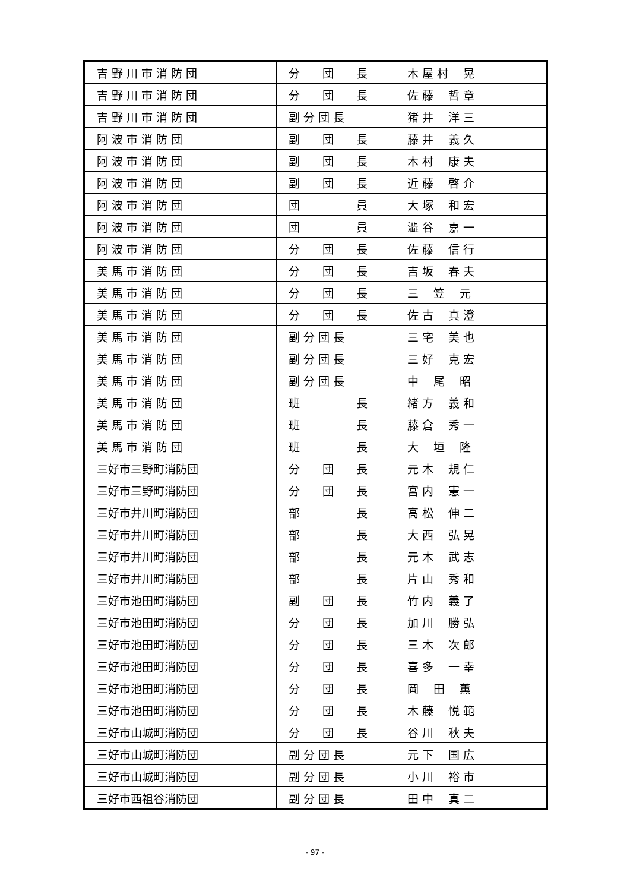| 吉 野 川 市 消 防 団 | 分 団 長 | 木 屋 村 晃 |
| 吉 野 川 市 消 防 団 | 分 団 長 | 佐 藤 哲 章 |
| 吉 野 川 市 消 防 団 | 副 分 団 長 | 猪 井 洋 三 |
| 阿 波 市 消 防 団 | 副 団 長 | 藤 井 義 久 |
| 阿 波 市 消 防 団 | 副 団 長 | 木 村 康 夫 |
| 阿 波 市 消 防 団 | 副 団 長 | 近 藤 啓 介 |
| 阿 波 市 消 防 団 | 団 員 | 大 塚 和 宏 |
| 阿 波 市 消 防 団 | 団 員 | 澁 谷 嘉 一 |
| 阿 波 市 消 防 団 | 分 団 長 | 佐 藤 信 行 |
| 美 馬 市 消 防 団 | 分 団 長 | 吉 坂 春 夫 |
| 美 馬 市 消 防 団 | 分 団 長 | 三 笠 元 |
| 美 馬 市 消 防 団 | 分 団 長 | 佐 古 真 澄 |
| 美 馬 市 消 防 団 | 副 分 団 長 | 三 宅 美 也 |
| 美 馬 市 消 防 団 | 副 分 団 長 | 三 好 克 宏 |
| 美 馬 市 消 防 団 | 副 分 団 長 | 中 尾 昭 |
| 美 馬 市 消 防 団 | 班 長 | 緒 方 義 和 |
| 美 馬 市 消 防 団 | 班 長 | 藤 倉 秀 一 |
| 美 馬 市 消 防 団 | 班 長 | 大 垣 隆 |
| 三好市三野町消防団 | 分 団 長 | 元 木 規 仁 |
| 三好市三野町消防団 | 分 団 長 | 宮 内 憲 一 |
| 三好市井川町消防団 | 部 長 | 高 松 伸 二 |
| 三好市井川町消防団 | 部 長 | 大 西 弘 晃 |
| 三好市井川町消防団 | 部 長 | 元 木 武 志 |
| 三好市井川町消防団 | 部 長 | 片 山 秀 和 |
| 三好市池田町消防団 | 副 団 長 | 竹 内 義 了 |
| 三好市池田町消防団 | 分 団 長 | 加 川 勝 弘 |
| 三好市池田町消防団 | 分 団 長 | 三 木 次 郎 |
| 三好市池田町消防団 | 分 団 長 | 喜 多 一 幸 |
| 三好市池田町消防団 | 分 団 長 | 岡 田 薫 |
| 三好市池田町消防団 | 分 団 長 | 木 藤 悦 範 |
| 三好市山城町消防団 | 分 団 長 | 谷 川 秋 夫 |
| 三好市山城町消防団 | 副 分 団 長 | 元 下 国 広 |
| 三好市山城町消防団 | 副 分 団 長 | 小 川 裕 市 |
| 三好市西祖谷消防団 | 副 分 団 長 | 田 中 真 二 |
- 97 -